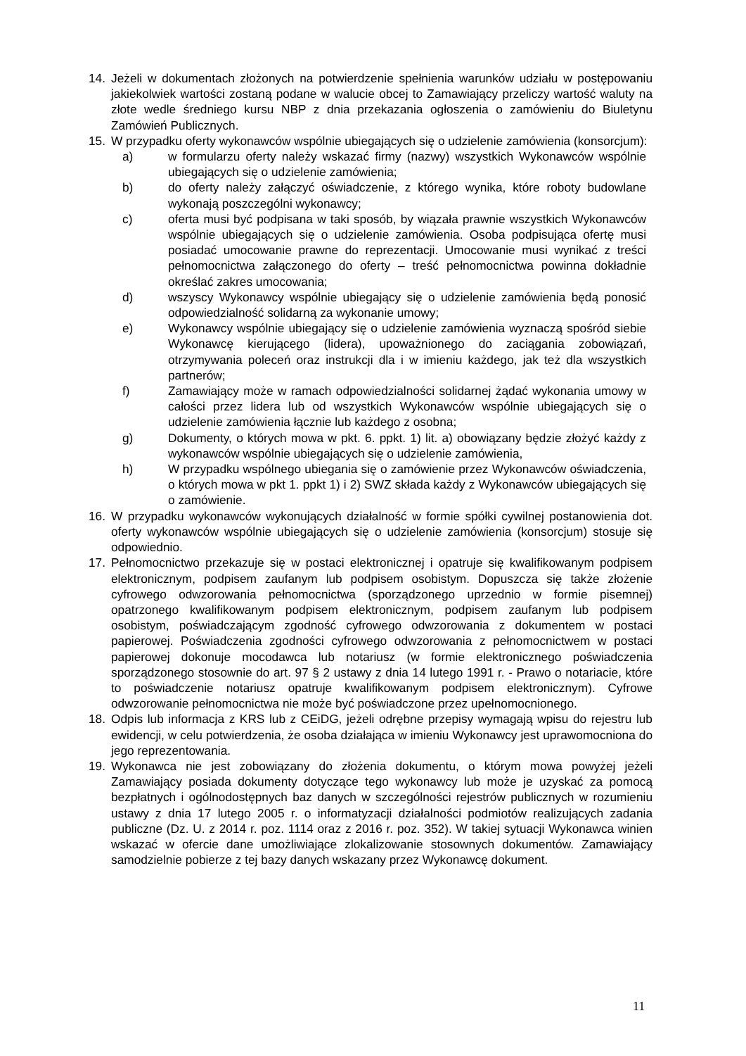14. Jeżeli w dokumentach złożonych na potwierdzenie spełnienia warunków udziału w postępowaniu jakiekolwiek wartości zostaną podane w walucie obcej to Zamawiający przeliczy wartość waluty na złote wedle średniego kursu NBP z dnia przekazania ogłoszenia o zamówieniu do Biuletynu Zamówień Publicznych.
15. W przypadku oferty wykonawców wspólnie ubiegających się o udzielenie zamówienia (konsorcjum):
a) w formularzu oferty należy wskazać firmy (nazwy) wszystkich Wykonawców wspólnie ubiegających się o udzielenie zamówienia;
b) do oferty należy załączyć oświadczenie, z którego wynika, które roboty budowlane wykonają poszczególni wykonawcy;
c) oferta musi być podpisana w taki sposób, by wiązała prawnie wszystkich Wykonawców wspólnie ubiegających się o udzielenie zamówienia. Osoba podpisująca ofertę musi posiadać umocowanie prawne do reprezentacji. Umocowanie musi wynikać z treści pełnomocnictwa załączonego do oferty – treść pełnomocnictwa powinna dokładnie określać zakres umocowania;
d) wszyscy Wykonawcy wspólnie ubiegający się o udzielenie zamówienia będą ponosić odpowiedzialność solidarną za wykonanie umowy;
e) Wykonawcy wspólnie ubiegający się o udzielenie zamówienia wyznaczą spośród siebie Wykonawcę kierującego (lidera), upoważnionego do zaciągania zobowiązań, otrzymywania poleceń oraz instrukcji dla i w imieniu każdego, jak też dla wszystkich partnerów;
f) Zamawiający może w ramach odpowiedzialności solidarnej żądać wykonania umowy w całości przez lidera lub od wszystkich Wykonawców wspólnie ubiegających się o udzielenie zamówienia łącznie lub każdego z osobna;
g) Dokumenty, o których mowa w pkt. 6. ppkt. 1) lit. a) obowiązany będzie złożyć każdy z wykonawców wspólnie ubiegających się o udzielenie zamówienia,
h) W przypadku wspólnego ubiegania się o zamówienie przez Wykonawców oświadczenia, o których mowa w pkt 1. ppkt 1) i 2) SWZ składa każdy z Wykonawców ubiegających się o zamówienie.
16. W przypadku wykonawców wykonujących działalność w formie spółki cywilnej postanowienia dot. oferty wykonawców wspólnie ubiegających się o udzielenie zamówienia (konsorcjum) stosuje się odpowiednio.
17. Pełnomocnictwo przekazuje się w postaci elektronicznej i opatruje się kwalifikowanym podpisem elektronicznym, podpisem zaufanym lub podpisem osobistym. Dopuszcza się także złożenie cyfrowego odwzorowania pełnomocnictwa (sporządzonego uprzednio w formie pisemnej) opatrzonego kwalifikowanym podpisem elektronicznym, podpisem zaufanym lub podpisem osobistym, poświadczającym zgodność cyfrowego odwzorowania z dokumentem w postaci papierowej. Poświadczenia zgodności cyfrowego odwzorowania z pełnomocnictwem w postaci papierowej dokonuje mocodawca lub notariusz (w formie elektronicznego poświadczenia sporządzonego stosownie do art. 97 § 2 ustawy z dnia 14 lutego 1991 r. - Prawo o notariacie, które to poświadczenie notariusz opatruje kwalifikowanym podpisem elektronicznym). Cyfrowe odwzorowanie pełnomocnictwa nie może być poświadczone przez upełnomocnionego.
18. Odpis lub informacja z KRS lub z CEiDG, jeżeli odrębne przepisy wymagają wpisu do rejestru lub ewidencji, w celu potwierdzenia, że osoba działająca w imieniu Wykonawcy jest uprawomocniona do jego reprezentowania.
19. Wykonawca nie jest zobowiązany do złożenia dokumentu, o którym mowa powyżej jeżeli Zamawiający posiada dokumenty dotyczące tego wykonawcy lub może je uzyskać za pomocą bezpłatnych i ogólnodostępnych baz danych w szczególności rejestrów publicznych w rozumieniu ustawy z dnia 17 lutego 2005 r. o informatyzacji działalności podmiotów realizujących zadania publiczne (Dz. U. z 2014 r. poz. 1114 oraz z 2016 r. poz. 352). W takiej sytuacji Wykonawca winien wskazać w ofercie dane umożliwiające zlokalizowanie stosownych dokumentów. Zamawiający samodzielnie pobierze z tej bazy danych wskazany przez Wykonawcę dokument.
11